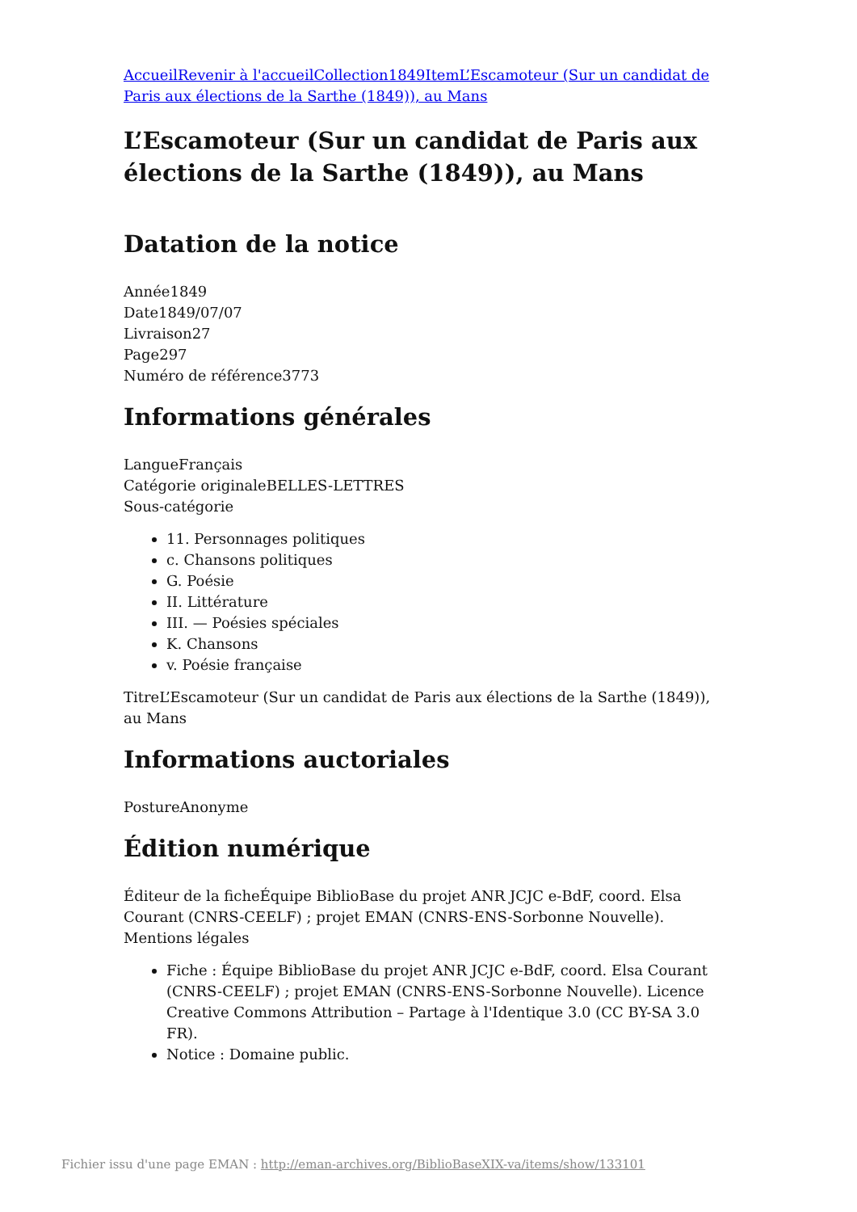AccueilRevenir à l'accueilCollection1849ItemL’Escamoteur (Sur un candidat de Paris aux élections de la Sarthe (1849)), au Mans
L’Escamoteur (Sur un candidat de Paris aux élections de la Sarthe (1849)), au Mans
Datation de la notice
Année1849
Date1849/07/07
Livraison27
Page297
Numéro de référence3773
Informations générales
LangueFrançais
Catégorie originaleBELLES-LETTRES
Sous-catégorie
11. Personnages politiques
c. Chansons politiques
G. Poésie
II. Littérature
III. — Poésies spéciales
K. Chansons
v. Poésie française
TitreL’Escamoteur (Sur un candidat de Paris aux élections de la Sarthe (1849)), au Mans
Informations auctoriales
PostureAnonyme
Édition numérique
Éditeur de la ficheÉquipe BiblioBase du projet ANR JCJC e-BdF, coord. Elsa Courant (CNRS-CEELF) ; projet EMAN (CNRS-ENS-Sorbonne Nouvelle).
Mentions légales
Fiche : Équipe BiblioBase du projet ANR JCJC e-BdF, coord. Elsa Courant (CNRS-CEELF) ; projet EMAN (CNRS-ENS-Sorbonne Nouvelle). Licence Creative Commons Attribution – Partage à l'Identique 3.0 (CC BY-SA 3.0 FR).
Notice : Domaine public.
Fichier issu d'une page EMAN : http://eman-archives.org/BiblioBaseXIX-va/items/show/133101